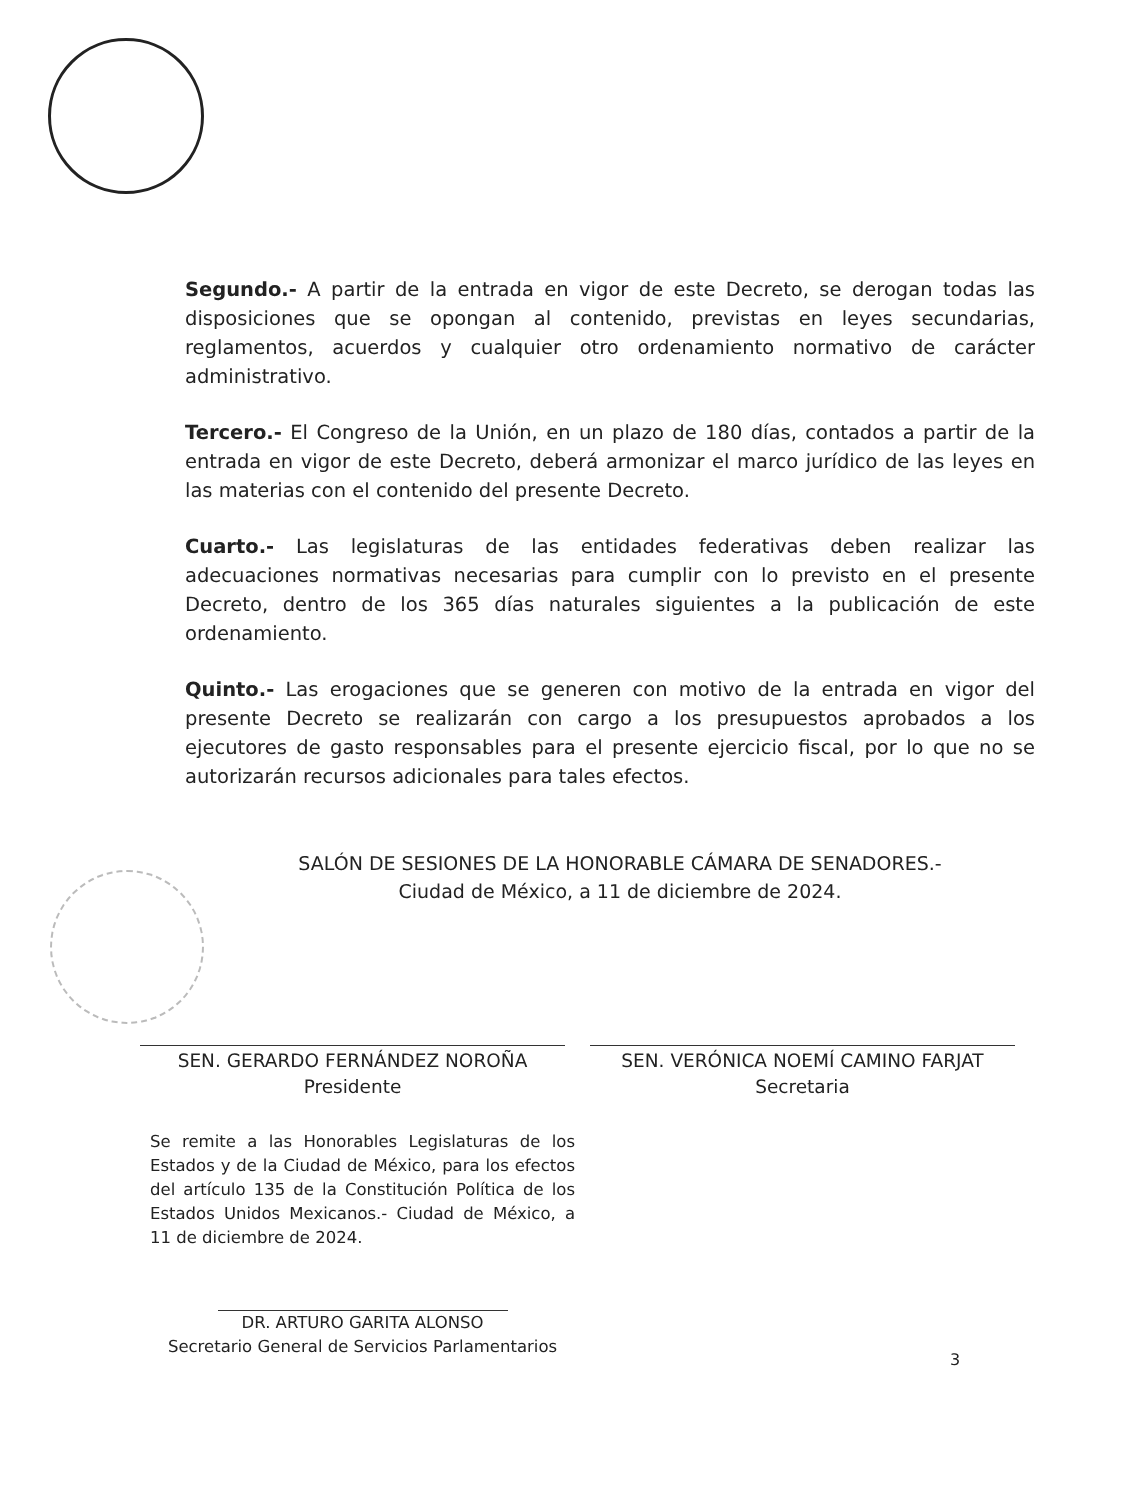Segundo.- A partir de la entrada en vigor de este Decreto, se derogan todas las disposiciones que se opongan al contenido, previstas en leyes secundarias, reglamentos, acuerdos y cualquier otro ordenamiento normativo de carácter administrativo.
Tercero.- El Congreso de la Unión, en un plazo de 180 días, contados a partir de la entrada en vigor de este Decreto, deberá armonizar el marco jurídico de las leyes en las materias con el contenido del presente Decreto.
Cuarto.- Las legislaturas de las entidades federativas deben realizar las adecuaciones normativas necesarias para cumplir con lo previsto en el presente Decreto, dentro de los 365 días naturales siguientes a la publicación de este ordenamiento.
Quinto.- Las erogaciones que se generen con motivo de la entrada en vigor del presente Decreto se realizarán con cargo a los presupuestos aprobados a los ejecutores de gasto responsables para el presente ejercicio fiscal, por lo que no se autorizarán recursos adicionales para tales efectos.
SALÓN DE SESIONES DE LA HONORABLE CÁMARA DE SENADORES.-
Ciudad de México, a 11 de diciembre de 2024.
SEN. GERARDO FERNÁNDEZ NOROÑA
Presidente
SEN. VERÓNICA NOEMÍ CAMINO FARJAT
Secretaria
Se remite a las Honorables Legislaturas de los Estados y de la Ciudad de México, para los efectos del artículo 135 de la Constitución Política de los Estados Unidos Mexicanos.- Ciudad de México, a 11 de diciembre de 2024.
DR. ARTURO GARITA ALONSO
Secretario General de Servicios Parlamentarios
3